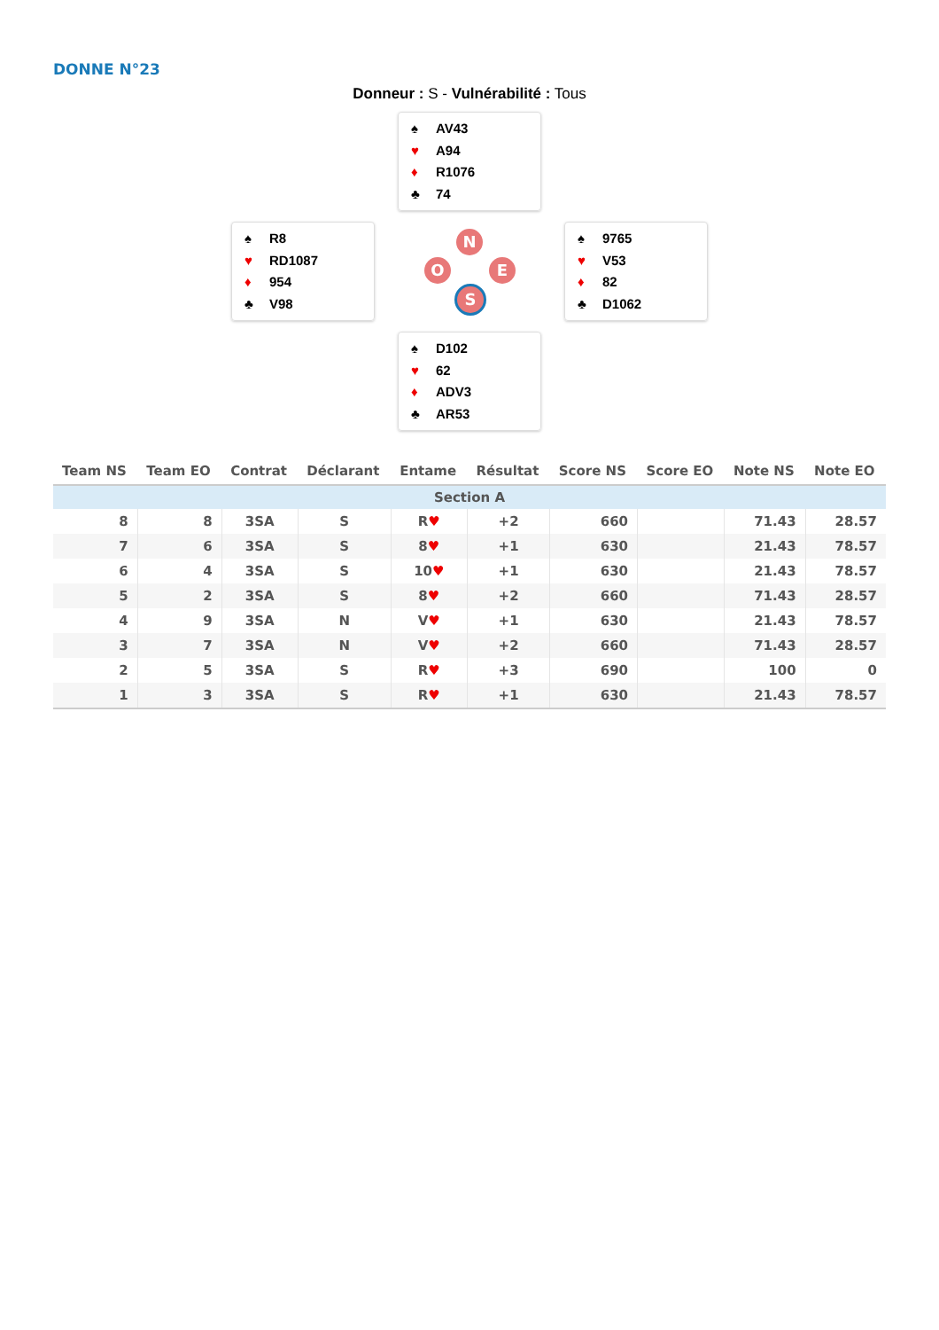DONNE N°23
Donneur : S - Vulnérabilité : Tous
♠ AV43
♥ A94
♦ R1076
♣ 74
♠ R8
♥ RD1087
♦ 954
♣ V98
N
O E
S
♠ 9765
♥ V53
♦ 82
♣ D1062
♠ D102
♥ 62
♦ ADV3
♣ AR53
| Team NS | Team EO | Contrat | Déclarant | Entame | Résultat | Score NS | Score EO | Note NS | Note EO |
| --- | --- | --- | --- | --- | --- | --- | --- | --- | --- |
| Section A | | | | | | | | | |
| 8 | 8 | 3SA | S | R ♥ | +2 | 660 | | 71.43 | 28.57 |
| 7 | 6 | 3SA | S | 8 ♥ | +1 | 630 | | 21.43 | 78.57 |
| 6 | 4 | 3SA | S | 10 ♥ | +1 | 630 | | 21.43 | 78.57 |
| 5 | 2 | 3SA | S | 8 ♥ | +2 | 660 | | 71.43 | 28.57 |
| 4 | 9 | 3SA | N | V ♥ | +1 | 630 | | 21.43 | 78.57 |
| 3 | 7 | 3SA | N | V ♥ | +2 | 660 | | 71.43 | 28.57 |
| 2 | 5 | 3SA | S | R ♥ | +3 | 690 | | 100 | 0 |
| 1 | 3 | 3SA | S | R ♥ | +1 | 630 | | 21.43 | 78.57 |